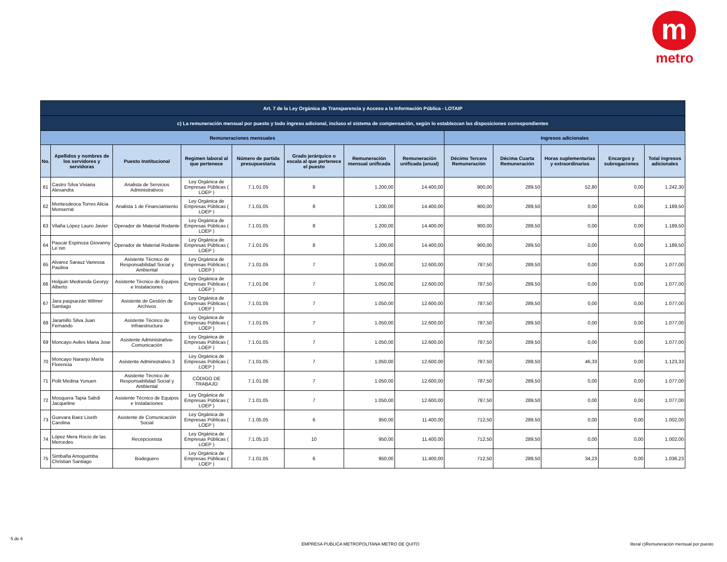m
metro
| Art. 7 de la Ley Orgánica de Transparencia y Acceso a la Información Pública - LOTAIP | | | | | | | | | | | | |
| --- | --- | --- | --- | --- | --- | --- | --- | --- | --- | --- | --- | --- |
| c) La remuneración mensual por puesto y todo ingreso adicional, incluso el sistema de compensación, según lo establezcan las disposiciones correspondientes | | | | | | | | | | | | |
| Remuneraciones mensuales | | | | | | | | Ingresos adicionales | | | | |
| No. | Apellidos y nombres de los servidores y servidoras | Puesto Institucional | Regimen laboral al que pertenece | Número de partida presupuestaria | Grado jerárquico o escala al que pertenece el puesto | Remuneración mensual unificada | Remuneración unificada (anual) | Décimo Tercera Remuneración | Décima Cuarta Remuneración | Horas suplementarias y extraordinarias | Encargos y subrogaciones | Total ingresos adicionales |
| 61 | Castro Silva Viviana Alexandra | Analista de Servicios Administrativos | Ley Orgánica de Empresas Públicas ( LOEP ) | 7.1.01.05 | 8 | 1.200,00 | 14.400,00 | 900,00 | 289,50 | 52,80 | 0,00 | 1.242,30 |
| 62 | Montesdeoca Torres Alicia Monserrat | Analista 1 de Financiamiento | Ley Orgánica de Empresas Públicas ( LOEP ) | 7.1.01.05 | 8 | 1.200,00 | 14.400,00 | 900,00 | 289,50 | 0,00 | 0,00 | 1.189,50 |
| 63 | Vilaña López Lauro Javier | Operador de Material Rodante | Ley Orgánica de Empresas Públicas ( LOEP ) | 7.1.01.05 | 8 | 1.200,00 | 14.400,00 | 900,00 | 289,50 | 0,00 | 0,00 | 1.189,50 |
| 64 | Paucar Espinoza Giovanny Le´nin | Operador de Material Rodante | Ley Orgánica de Empresas Públicas ( LOEP ) | 7.1.01.05 | 8 | 1.200,00 | 14.400,00 | 900,00 | 289,50 | 0,00 | 0,00 | 1.189,50 |
| 65 | Alvarez Sarauz Vanessa Paulina | Asistente Técnico de Responsabilidad Social y Ambiental | Ley Orgánica de Empresas Públicas ( LOEP ) | 7.1.01.05 | 7 | 1.050,00 | 12.600,00 | 787,50 | 289,50 | 0,00 | 0,00 | 1.077,00 |
| 66 | Holguin Medranda Georyy Alberto | Asistente Técnico de Equipos e Instalaciones | Ley Orgánica de Empresas Públicas ( LOEP ) | 7.1.01.06 | 7 | 1.050,00 | 12.600,00 | 787,50 | 289,50 | 0,00 | 0,00 | 1.077,00 |
| 67 | Jara paspuezán Wilmer Santiago | Asistente de Gestión de Archivos | Ley Orgánica de Empresas Públicas ( LOEP ) | 7.1.01.05 | 7 | 1.050,00 | 12.600,00 | 787,50 | 289,50 | 0,00 | 0,00 | 1.077,00 |
| 68 | Jaramillo Silva Juan Fernando | Asistente Técinco de Infraestructura | Ley Orgánica de Empresas Públicas ( LOEP ) | 7.1.01.05 | 7 | 1.050,00 | 12.600,00 | 787,50 | 289,50 | 0,00 | 0,00 | 1.077,00 |
| 69 | Moncayo Aviles Maria Jose | Asistente Administrativa-Comunicación | Ley Orgánica de Empresas Públicas ( LOEP ) | 7.1.01.05 | 7 | 1.050,00 | 12.600,00 | 787,50 | 289,50 | 0,00 | 0,00 | 1.077,00 |
| 70 | Moncayo Naranjo María Florencia | Asistente Administrativo 3 | Ley Orgánica de Empresas Públicas ( LOEP ) | 7.1.01.05 | 7 | 1.050,00 | 12.600,00 | 787,50 | 289,50 | 46,33 | 0,00 | 1.123,33 |
| 71 | Polit Medina Yunuen | Asistente Técnico de Responsabilidad Social y Ambiental | CÓDIGO DE TRABAJO | 7.1.01.06 | 7 | 1.050,00 | 12.600,00 | 787,50 | 289,50 | 0,00 | 0,00 | 1.077,00 |
| 72 | Mosquera Tapia Sabdi Jacqueline | Asistente Técnico de Equipos e Instalaciones | Ley Orgánica de Empresas Públicas ( LOEP ) | 7.1.01.05 | 7 | 1.050,00 | 12.600,00 | 787,50 | 289,50 | 0,00 | 0,00 | 1.077,00 |
| 73 | Guevara Baez Liseth Carolina | Asistente de Comunicación Social | Ley Orgánica de Empresas Públicas ( LOEP ) | 7.1.05.05 | 6 | 950,00 | 11.400,00 | 712,50 | 289,50 | 0,00 | 0,00 | 1.002,00 |
| 74 | López Mera Rocío de las Mercedes | Recepcionista | Ley Orgánica de Empresas Públicas ( LOEP ) | 7.1.05.10 | 10 | 950,00 | 11.400,00 | 712,50 | 289,50 | 0,00 | 0,00 | 1.002,00 |
| 75 | Simbaña Amoguimba Christian Santiago | Bodeguero | Ley Orgánica de Empresas Públicas ( LOEP ) | 7.1.01.05 | 6 | 950,00 | 11.400,00 | 712,50 | 289,50 | 34,23 | 0,00 | 1.036,23 |
5 de 6
EMPRESA PUBLICA METROPOLITANA METRO DE QUITO
literal c)Remuneración mensual por puesto